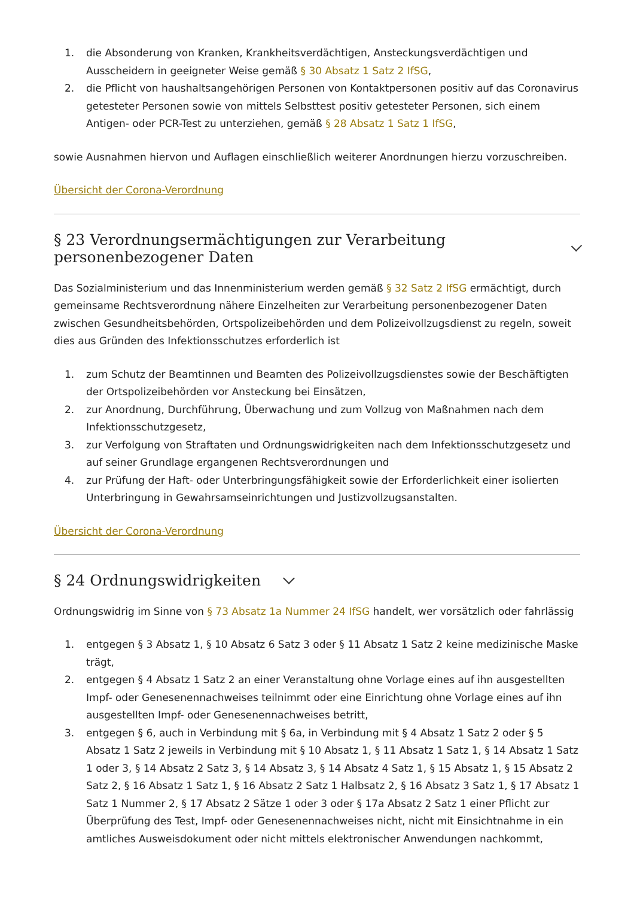1. die Absonderung von Kranken, Krankheitsverdächtigen, Ansteckungsverdächtigen und Ausscheidern in geeigneter Weise gemäß § 30 Absatz 1 Satz 2 IfSG,
2. die Pflicht von haushaltsangehörigen Personen von Kontaktpersonen positiv auf das Coronavirus getesteter Personen sowie von mittels Selbsttest positiv getesteter Personen, sich einem Antigen- oder PCR-Test zu unterziehen, gemäß § 28 Absatz 1 Satz 1 IfSG,
sowie Ausnahmen hiervon und Auflagen einschließlich weiterer Anordnungen hierzu vorzuschreiben.
Übersicht der Corona-Verordnung
§ 23 Verordnungsermächtigungen zur Verarbeitung personenbezogener Daten
Das Sozialministerium und das Innenministerium werden gemäß § 32 Satz 2 IfSG ermächtigt, durch gemeinsame Rechtsverordnung nähere Einzelheiten zur Verarbeitung personenbezogener Daten zwischen Gesundheitsbehörden, Ortspolizeibehörden und dem Polizeivollzugsdienst zu regeln, soweit dies aus Gründen des Infektionsschutzes erforderlich ist
1. zum Schutz der Beamtinnen und Beamten des Polizeivollzugsdienstes sowie der Beschäftigten der Ortspolizeibehörden vor Ansteckung bei Einsätzen,
2. zur Anordnung, Durchführung, Überwachung und zum Vollzug von Maßnahmen nach dem Infektionsschutzgesetz,
3. zur Verfolgung von Straftaten und Ordnungswidrigkeiten nach dem Infektionsschutzgesetz und auf seiner Grundlage ergangenen Rechtsverordnungen und
4. zur Prüfung der Haft- oder Unterbringungsfähigkeit sowie der Erforderlichkeit einer isolierten Unterbringung in Gewahrsamseinrichtungen und Justizvollzugsanstalten.
Übersicht der Corona-Verordnung
§ 24 Ordnungswidrigkeiten
Ordnungswidrig im Sinne von § 73 Absatz 1a Nummer 24 IfSG handelt, wer vorsätzlich oder fahrlässig
1. entgegen § 3 Absatz 1, § 10 Absatz 6 Satz 3 oder § 11 Absatz 1 Satz 2 keine medizinische Maske trägt,
2. entgegen § 4 Absatz 1 Satz 2 an einer Veranstaltung ohne Vorlage eines auf ihn ausgestellten Impf- oder Genesenennachweises teilnimmt oder eine Einrichtung ohne Vorlage eines auf ihn ausgestellten Impf- oder Genesenennachweises betritt,
3. entgegen § 6, auch in Verbindung mit § 6a, in Verbindung mit § 4 Absatz 1 Satz 2 oder § 5 Absatz 1 Satz 2 jeweils in Verbindung mit § 10 Absatz 1, § 11 Absatz 1 Satz 1, § 14 Absatz 1 Satz 1 oder 3, § 14 Absatz 2 Satz 3, § 14 Absatz 3, § 14 Absatz 4 Satz 1, § 15 Absatz 1, § 15 Absatz 2 Satz 2, § 16 Absatz 1 Satz 1, § 16 Absatz 2 Satz 1 Halbsatz 2, § 16 Absatz 3 Satz 1, § 17 Absatz 1 Satz 1 Nummer 2, § 17 Absatz 2 Sätze 1 oder 3 oder § 17a Absatz 2 Satz 1 einer Pflicht zur Überprüfung des Test, Impf- oder Genesenennachweises nicht, nicht mit Einsichtnahme in ein amtliches Ausweisdokument oder nicht mittels elektronischer Anwendungen nachkommt,